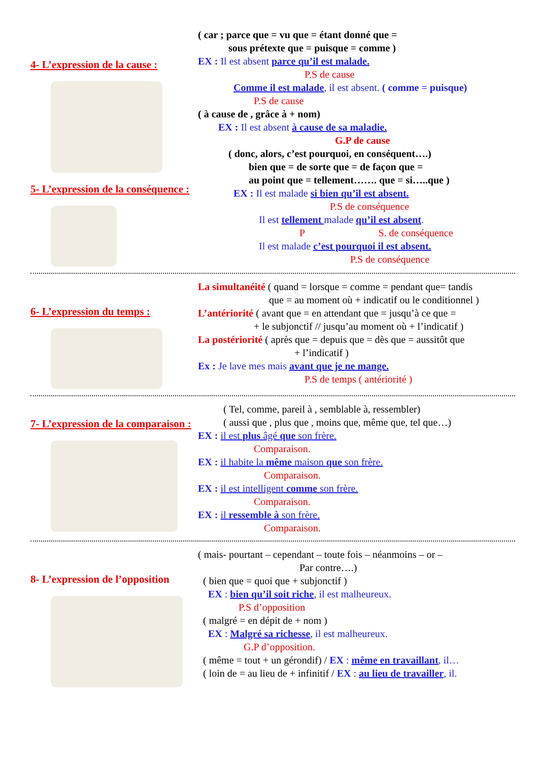4- L’expression de la cause :
5- L’expression de la conséquence :
( car ; parce que = vu que = étant donné que =
sous prétexte que = puisque = comme )
EX : Il est absent parce qu’il est malade.
P.S de cause
Comme il est malade, il est absent. ( comme = puisque)
P.S de cause
( à cause de , grâce à + nom)
EX : Il est absent à cause de sa maladie.
G.P de cause
( donc, alors, c’est pourquoi, en conséquent….)
bien que = de sorte que = de façon que =
au point que = tellement……. que = si…..que )
EX : Il est malade si bien qu’il est absent.
P.S de conséquence
Il est tellement malade qu’il est absent.
P S. de conséquence
Il est malade c’est pourquoi il est absent.
P.S de conséquence
6- L’expression du temps :
La simultanéité ( quand = lorsque = comme = pendant que= tandis
que = au moment où + indicatif ou le conditionnel )
L’antériorité ( avant que = en attendant que = jusqu’à ce que =
+ le subjonctif // jusqu’au moment où + l’indicatif )
La postériorité ( après que = depuis que = dès que = aussitôt que
+ l’indicatif )
Ex : Je lave mes mais avant que je ne mange.
P.S de temps ( antériorité )
7- L’expression de la comparaison :
( Tel, comme, pareil à , semblable à, ressembler)
( aussi que , plus que , moins que, même que, tel que…)
EX : il est plus âgé que son frère.
Comparaison.
EX : il habite la même maison que son frère.
Comparaison.
EX : il est intelligent comme son frère.
Comparaison.
EX : il ressemble à son frère.
Comparaison.
8- L’expression de l’opposition
( mais- pourtant – cependant – toute fois – néanmoins – or –
Par contre….)
( bien que = quoi que + subjonctif )
EX : bien qu’il soit riche, il est malheureux.
P.S d’opposition
( malgré = en dépit de + nom )
EX : Malgré sa richesse, il est malheureux.
G.P d’opposition.
( même = tout + un gérondif) / EX : même en travaillant, il…
( loin de = au lieu de + infinitif / EX : au lieu de travailler, il.